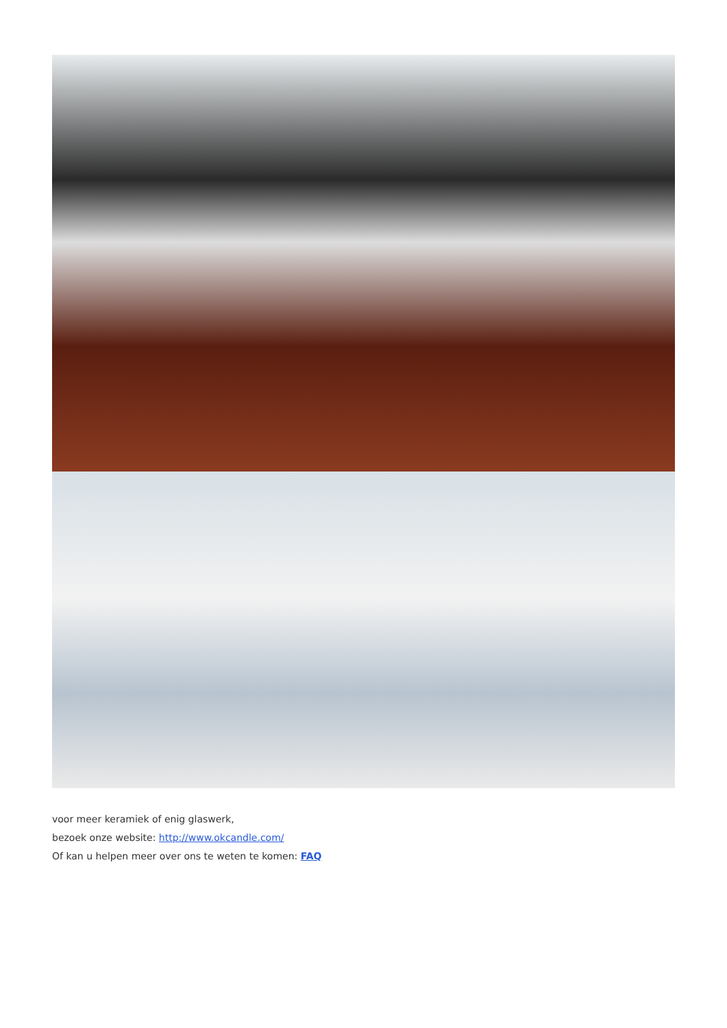voor meer keramiek of enig glaswerk,
bezoek onze website: http://www.okcandle.com/
Of kan u helpen meer over ons te weten te komen: FAQ